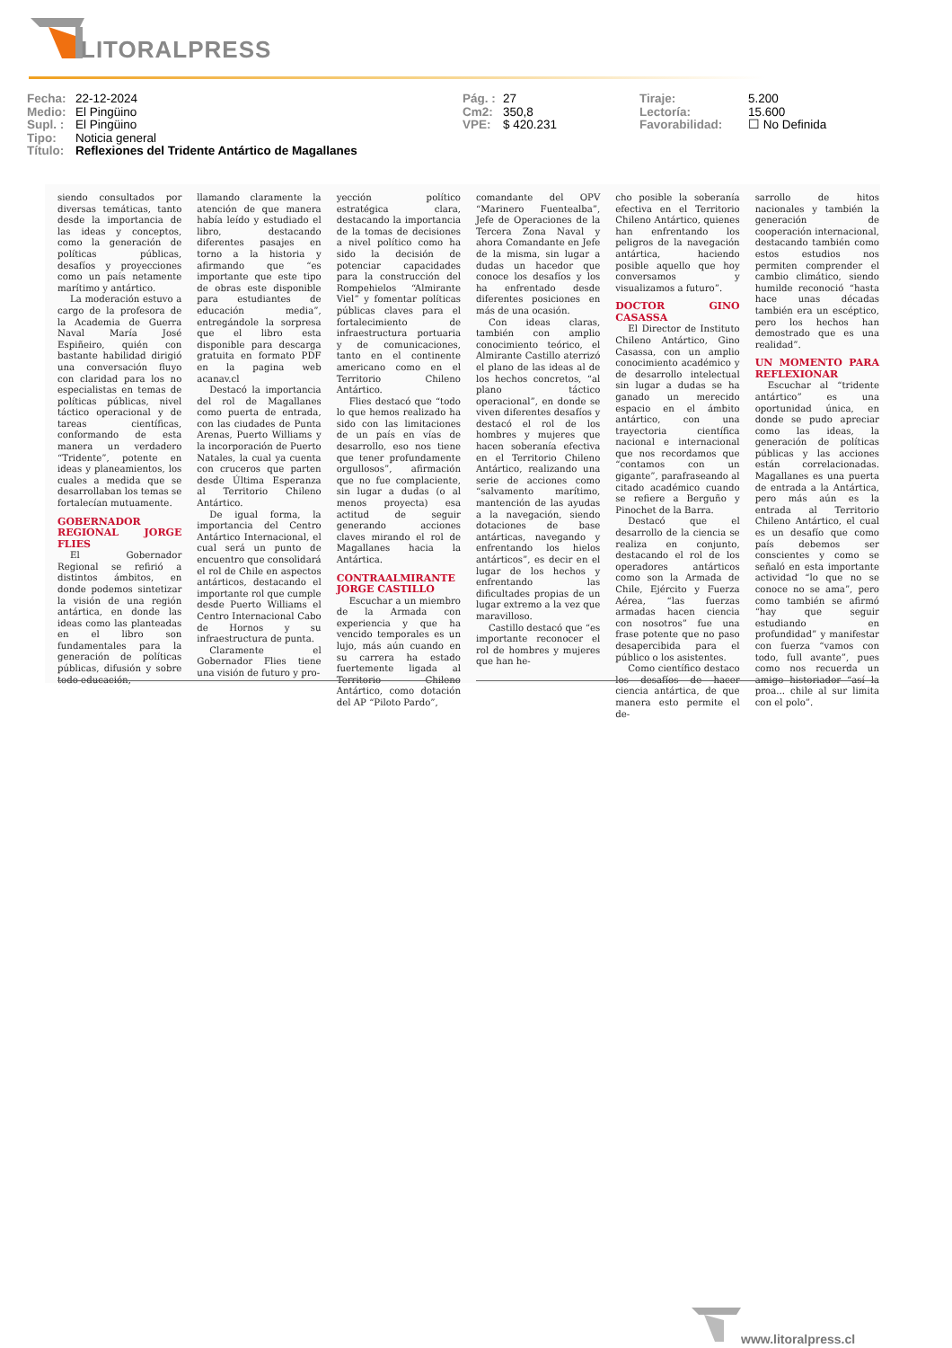LITORALPRESS
Fecha: 22-12-2024
Medio: El Pingüino
Supl. : El Pingüino
Tipo: Noticia general
Título: Reflexiones del Tridente Antártico de Magallanes
Pág. : 27
Cm2: 350,8
VPE: $ 420.231
Tiraje: 5.200
Lectoría: 15.600
Favorabilidad: ☐ No Definida
siendo consultados por diversas temáticas, tanto desde la importancia de las ideas y conceptos, como la generación de políticas públicas, desafíos y proyecciones como un país netamente marítimo y antártico.
La moderación estuvo a cargo de la profesora de la Academia de Guerra Naval María José Espiñeiro, quién con bastante habilidad dirigió una conversación fluyo con claridad para los no especialistas en temas de políticas públicas, nivel táctico operacional y de tareas científicas, conformando de esta manera un verdadero “Tridente”, potente en ideas y planeamientos, los cuales a medida que se desarrollaban los temas se fortalecían mutuamente.
GOBERNADOR REGIONAL JORGE FLIES
El Gobernador Regional se refirió a distintos ámbitos, en donde podemos sintetizar la visión de una región antártica, en donde las ideas como las planteadas en el libro son fundamentales para la generación de políticas públicas, difusión y sobre todo educación,
llamando claramente la atención de que manera había leído y estudiado el libro, destacando diferentes pasajes en torno a la historia y afirmando que “es importante que este tipo de obras este disponible para estudiantes de educación media”, entregándole la sorpresa que el libro esta disponible para descarga gratuita en formato PDF en la pagina web acanav.cl
Destacó la importancia del rol de Magallanes como puerta de entrada, con las ciudades de Punta Arenas, Puerto Williams y la incorporación de Puerto Natales, la cual ya cuenta con cruceros que parten desde Última Esperanza al Territorio Chileno Antártico.
De igual forma, la importancia del Centro Antártico Internacional, el cual será un punto de encuentro que consolidará el rol de Chile en aspectos antárticos, destacando el importante rol que cumple desde Puerto Williams el Centro Internacional Cabo de Hornos y su infraestructura de punta.
Claramente el Gobernador Flies tiene una visión de futuro y pro-
yección político estratégica clara, destacando la importancia de la tomas de decisiones a nivel político como ha sido la decisión de potenciar capacidades para la construcción del Rompehielos “Almirante Viel” y fomentar políticas públicas claves para el fortalecimiento de infraestructura portuaria y de comunicaciones, tanto en el continente americano como en el Territorio Chileno Antártico.
Flies destacó que “todo lo que hemos realizado ha sido con las limitaciones de un país en vías de desarrollo, eso nos tiene que tener profundamente orgullosos”, afirmación que no fue complaciente, sin lugar a dudas (o al menos proyecta) esa actitud de seguir generando acciones claves mirando el rol de Magallanes hacia la Antártica.
CONTRAALMIRANTE JORGE CASTILLO
Escuchar a un miembro de la Armada con experiencia y que ha vencido temporales es un lujo, más aún cuando en su carrera ha estado fuertemente ligada al Territorio Chileno Antártico, como dotación del AP “Piloto Pardo”,
comandante del OPV “Marinero Fuentealba”, Jefe de Operaciones de la Tercera Zona Naval y ahora Comandante en Jefe de la misma, sin lugar a dudas un hacedor que conoce los desafíos y los ha enfrentado desde diferentes posiciones en más de una ocasión.
Con ideas claras, también con amplio conocimiento teórico, el Almirante Castillo aterrizó el plano de las ideas al de los hechos concretos, “al plano táctico operacional”, en donde se viven diferentes desafíos y destacó el rol de los hombres y mujeres que hacen soberanía efectiva en el Territorio Chileno Antártico, realizando una serie de acciones como “salvamento marítimo, mantención de las ayudas a la navegación, siendo dotaciones de base antárticas, navegando y enfrentando los hielos antárticos”, es decir en el lugar de los hechos y enfrentando las dificultades propias de un lugar extremo a la vez que maravilloso.
Castillo destacó que “es importante reconocer el rol de hombres y mujeres que han he-
cho posible la soberanía efectiva en el Territorio Chileno Antártico, quienes han enfrentando los peligros de la navegación antártica, haciendo posible aquello que hoy conversamos y visualizamos a futuro”.
DOCTOR GINO CASASSA
El Director de Instituto Chileno Antártico, Gino Casassa, con un amplio conocimiento académico y de desarrollo intelectual sin lugar a dudas se ha ganado un merecido espacio en el ámbito antártico, con una trayectoria científica nacional e internacional que nos recordamos que “contamos con un gigante”, parafraseando al citado académico cuando se refiere a Berguño y Pinochet de la Barra.
Destacó que el desarrollo de la ciencia se realiza en conjunto, destacando el rol de los operadores antárticos como son la Armada de Chile, Ejército y Fuerza Aérea, “las fuerzas armadas hacen ciencia con nosotros” fue una frase potente que no paso desapercibida para el público o los asistentes.
Como científico destaco los desafíos de hacer ciencia antártica, de que manera esto permite el de-
sarrollo de hitos nacionales y también la generación de cooperación internacional, destacando también como estos estudios nos permiten comprender el cambio climático, siendo humilde reconoció “hasta hace unas décadas también era un escéptico, pero los hechos han demostrado que es una realidad”.
UN MOMENTO PARA REFLEXIONAR
Escuchar al “tridente antártico” es una oportunidad única, en donde se pudo apreciar como las ideas, la generación de políticas públicas y las acciones están correlacionadas. Magallanes es una puerta de entrada a la Antártica, pero más aún es la entrada al Territorio Chileno Antártico, el cual es un desafío que como país debemos ser conscientes y como se señaló en esta importante actividad “lo que no se conoce no se ama”, pero como también se afirmó “hay que seguir estudiando en profundidad” y manifestar con fuerza “vamos con todo, full avante”, pues como nos recuerda un amigo historiador “así la proa... chile al sur limita con el polo”.
www.litoralpress.cl